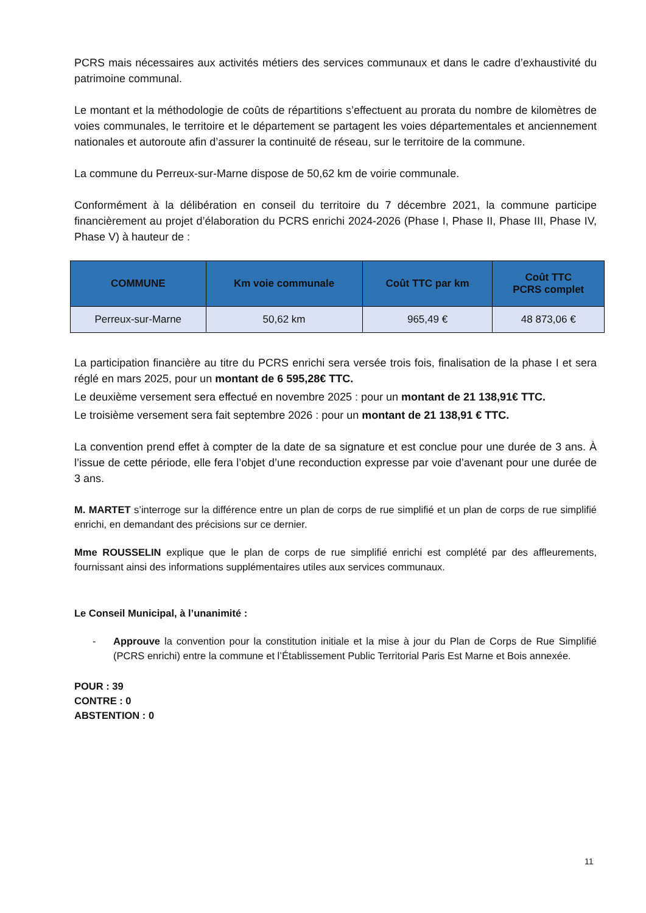PCRS mais nécessaires aux activités métiers des services communaux et dans le cadre d’exhaustivité du patrimoine communal.
Le montant et la méthodologie de coûts de répartitions s’effectuent au prorata du nombre de kilomètres de voies communales, le territoire et le département se partagent les voies départementales et anciennement nationales et autoroute afin d’assurer la continuité de réseau, sur le territoire de la commune.
La commune du Perreux-sur-Marne dispose de 50,62 km de voirie communale.
Conformément à la délibération en conseil du territoire du 7 décembre 2021, la commune participe financièrement au projet d’élaboration du PCRS enrichi 2024-2026 (Phase I, Phase II, Phase III, Phase IV, Phase V) à hauteur de :
| COMMUNE | Km voie communale | Coût TTC par km | Coût TTC PCRS complet |
| --- | --- | --- | --- |
| Perreux-sur-Marne | 50,62 km | 965,49 € | 48 873,06 € |
La participation financière au titre du PCRS enrichi sera versée trois fois, finalisation de la phase I et sera réglé en mars 2025, pour un montant de 6 595,28€ TTC.
Le deuxième versement sera effectué en novembre 2025 : pour un montant de 21 138,91€ TTC.
Le troisième versement sera fait septembre 2026 : pour un montant de 21 138,91 € TTC.
La convention prend effet à compter de la date de sa signature et est conclue pour une durée de 3 ans. À l’issue de cette période, elle fera l’objet d’une reconduction expresse par voie d’avenant pour une durée de 3 ans.
M. MARTET s’interroge sur la différence entre un plan de corps de rue simplifié et un plan de corps de rue simplifié enrichi, en demandant des précisions sur ce dernier.
Mme ROUSSELIN explique que le plan de corps de rue simplifié enrichi est complété par des affleurements, fournissant ainsi des informations supplémentaires utiles aux services communaux.
Le Conseil Municipal, à l’unanimité :
- Approuve la convention pour la constitution initiale et la mise à jour du Plan de Corps de Rue Simplifié (PCRS enrichi) entre la commune et l’Établissement Public Territorial Paris Est Marne et Bois annexée.
POUR : 39
CONTRE : 0
ABSTENTION : 0
11